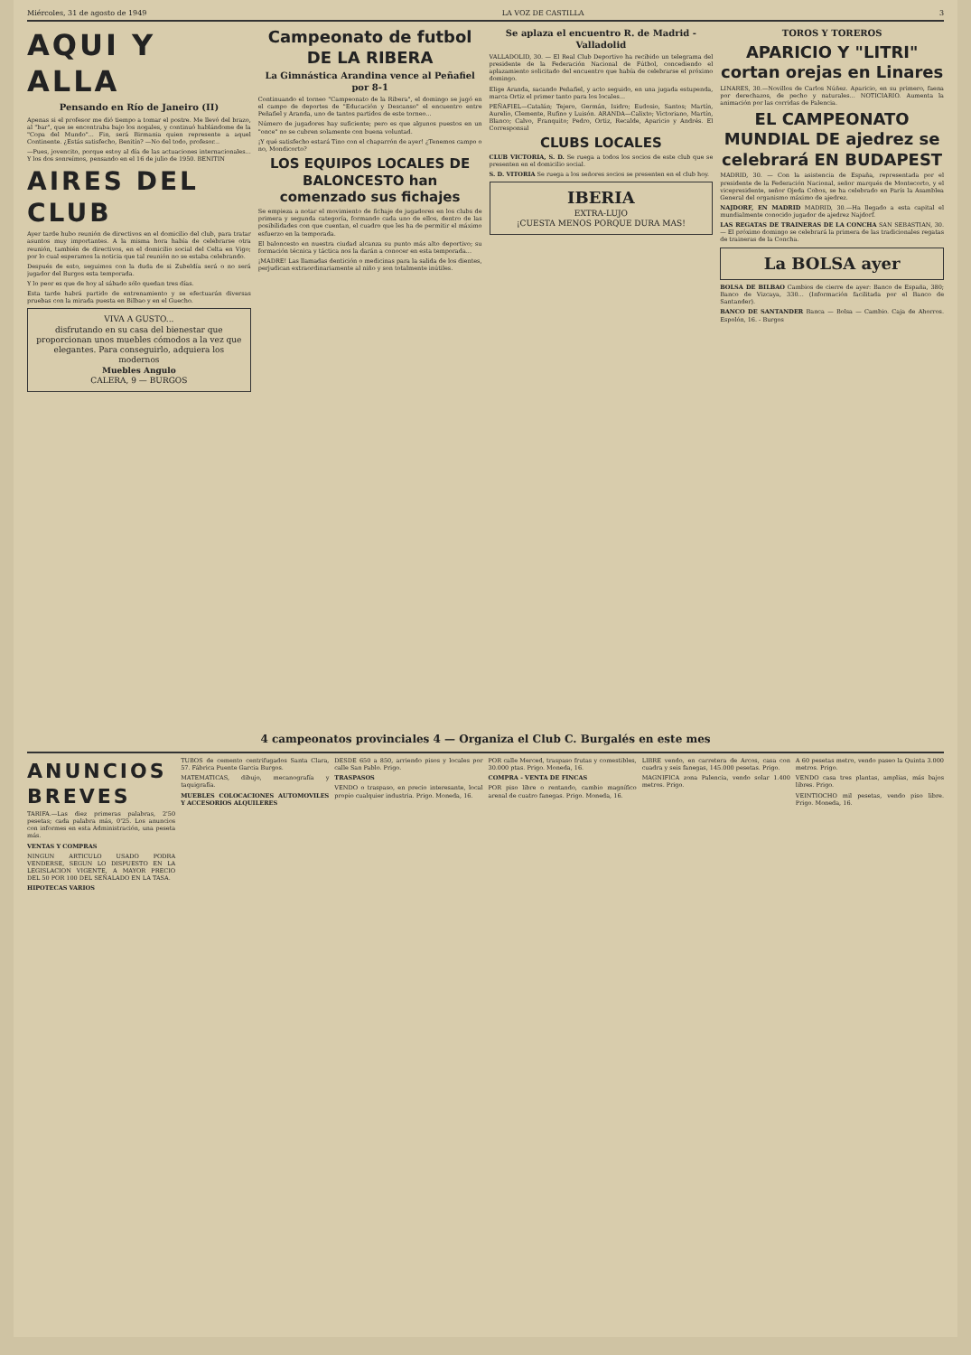Miércoles, 31 de agosto de 1949 LA VOZ DE CASTILLA 3
AQUI Y ALLA
Pensando en Río de Janeiro (II)
Apenas si el profesor me dió tiempo a tomar el postre. Me llevó del brazo, al "bar", que se encontraba bajo los nogales, y continuó hablándome de la "Copa del Mundo"... Fin, será Birmania quien represente a aquel Continente. ¿Estás satisfecho, Benitín? —No del todo, profesor...
—Pues, jovencito, porque estoy al día de las actuaciones internacionales... Y los dos sonreímos, pensando en el 16 de julio de 1950. BENITIN
AIRES DEL CLUB
Ayer tarde hubo reunión de directivos en el domicilio del club, para tratar asuntos muy importantes. A la misma hora había de celebrarse otra reunión, también de directivos, en el domicilio social del Celta en Vigo; por lo cual esperamos la noticia que tal reunión no se estaba celebrando.
Después de esto, seguimos con la duda de si Zubeldía será o no será jugador del Burgos esta temporada.
Y lo peor es que de hoy al sábado sólo quedan tres días.
Esta tarde habrá partido de entrenamiento y se efectuarán diversas pruebas con la mirada puesta en Bilbao y en el Guecho.
VIVA A GUSTO...
disfrutando en su casa del bienestar que proporcionan unos muebles cómodos a la vez que elegantes. Para conseguirlo, adquiera los modernos
Muebles Angulo
CALERA, 9 — BURGOS
Campeonato de futbol DE LA RIBERA
La Gimnástica Arandina vence al Peñafiel por 8-1
Continuando el torneo "Campeonato de la Ribera", el domingo se jugó en el campo de deportes de "Educación y Descanso" el encuentro entre Peñafiel y Aranda, uno de tantos partidos de este torneo...
Número de jugadores hay suficiente; pero es que algunos puestos en un "once" no se cubren solamente con buena voluntad.
¡Y qué satisfecho estará Tino con el chaparrón de ayer! ¿Tenemos campo o no, Mondicorto?
LOS EQUIPOS LOCALES DE BALONCESTO han comenzado sus fichajes
Se empieza a notar el movimiento de fichaje de jugadores en los clubs de primera y segunda categoría, formando cada uno de ellos, dentro de las posibilidades con que cuentan, el cuadro que les ha de permitir el máximo esfuerzo en la temporada.
El baloncesto en nuestra ciudad alcanza su punto más alto deportivo; su formación técnica y táctica nos la darán a conocer en esta temporada...
¡MADRE! Las llamadas dentición o medicinas para la salida de los dientes, perjudican extraordinariamente al niño y son totalmente inútiles.
Se aplaza el encuentro R. de Madrid - Valladolid
VALLADOLID, 30. — El Real Club Deportivo ha recibido un telegrama del presidente de la Federación Nacional de Fútbol, concediendo el aplazamiento solicitado del encuentro que había de celebrarse el próximo domingo.
Elige Aranda, sacando Peñafiel, y acto seguido, en una jugada estupenda, marca Ortiz el primer tanto para los locales...
PEÑAFIEL—Catalán; Tejero, Germán, Isidro; Eudosio, Santos; Martín, Aurelio, Clemente, Rufino y Luisón. ARANDA—Calixto; Victoriano, Martín, Blanco; Calvo, Franquito; Pedro, Ortiz, Recalde, Aparicio y Andrés. El Corresponsal
CLUBS LOCALES
CLUB VICTORIA, S. D. Se ruega a todos los socios de este club que se presenten en el domicilio social.
S. D. VITORIA Se ruega a los señores socios se presenten en el club hoy.
IBERIA
EXTRA-LUJO
¡CUESTA MENOS PORQUE DURA MAS!
TOROS Y TOREROS
APARICIO Y "LITRI" cortan orejas en Linares
LINARES, 30.—Novillos de Carlos Núñez. Aparicio, en su primero, faena por derechazos, de pecho y naturales... NOTICIARIO. Aumenta la animación por las corridas de Palencia.
EL CAMPEONATO MUNDIAL DE ajedrez se celebrará EN BUDAPEST
MADRID, 30. — Con la asistencia de España, representada por el presidente de la Federación Nacional, señor marqués de Montecorto, y el vicepresidente, señor Ojeda Cobos, se ha celebrado en París la Asamblea General del organismo máximo de ajedrez.
NAJDORF, EN MADRID MADRID, 30.—Ha llegado a esta capital el mundialmente conocido jugador de ajedrez Najdorf.
LAS REGATAS DE TRAINERAS DE LA CONCHA SAN SEBASTIAN, 30. — El próximo domingo se celebrará la primera de las tradicionales regatas de traineras de la Concha.
La BOLSA ayer
BOLSA DE BILBAO Cambios de cierre de ayer: Banco de España, 380; Banco de Vizcaya, 330... (Información facilitada por el Banco de Santander).
BANCO DE SANTANDER Banca — Bolsa — Cambio. Caja de Ahorros. Espolón, 16. - Burgos
4 campeonatos provinciales 4 — Organiza el Club C. Burgalés en este mes
ANUNCIOS BREVES
TARIFA.—Las diez primeras palabras, 2'50 pesetas; cada palabra más, 0'25. Los anuncios con informes en esta Administración, una peseta más.
VENTAS Y COMPRAS
NINGUN ARTICULO USADO PODRA VENDERSE, SEGUN LO DISPUESTO EN LA LEGISLACION VIGENTE, A MAYOR PRECIO DEL 50 POR 100 DEL SEÑALADO EN LA TASA.
HIPOTECAS VARIOS
TUBOS de cemento centrifugados Santa Clara, 57. Fábrica Puente Garcia Burgos.
MATEMATICAS, dibujo, mecanografía y taquigrafía.
MUEBLES COLOCACIONES AUTOMOVILES Y ACCESORIOS ALQUILERES
DESDE 650 a 850, arriendo pisos y locales por calle San Pablo. Prigo.
TRASPASOS
VENDO o traspaso, en precio interesante, local propio cualquier industria. Prigo. Moneda, 16.
POR calle Merced, traspaso frutas y comestibles, 30.000 ptas. Prigo. Moneda, 16.
COMPRA - VENTA DE FINCAS
POR piso libre o rentando, cambio magnífico arenal de cuatro fanegas. Prigo. Moneda, 16.
LIBRE vendo, en carretera de Arcos, casa con cuadra y seis fanegas, 145.000 pesetas. Prigo.
MAGNIFICA zona Palencia, vendo solar 1.400 metros. Prigo.
A 60 pesetas metro, vendo paseo la Quinta 3.000 metros. Prigo.
VENDO casa tres plantas, amplias, más bajos libres. Prigo.
VEINTIOCHO mil pesetas, vendo piso libre. Prigo. Moneda, 16.